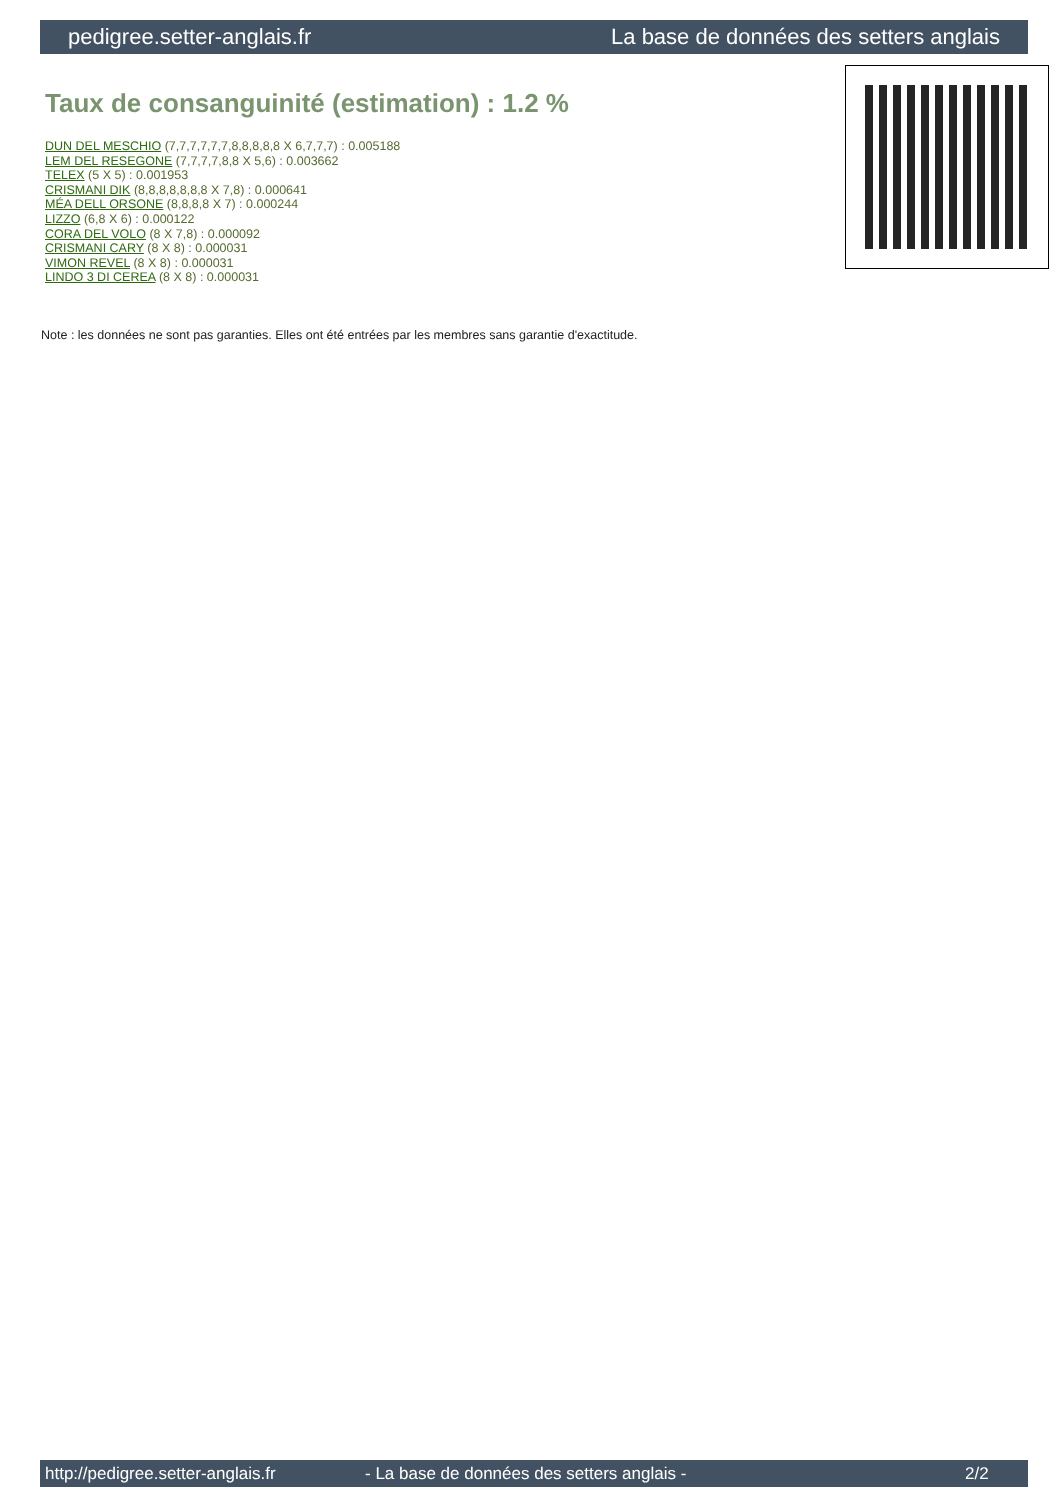pedigree.setter-anglais.fr La base de données des setters anglais
Taux de consanguinité (estimation) : 1.2 %
DUN DEL MESCHIO (7,7,7,7,7,7,8,8,8,8,8 X 6,7,7,7) : 0.005188
LEM DEL RESEGONE (7,7,7,7,8,8 X 5,6) : 0.003662
TELEX (5 X 5) : 0.001953
CRISMANI DIK (8,8,8,8,8,8,8 X 7,8) : 0.000641
MÉA DELL ORSONE (8,8,8,8 X 7) : 0.000244
LIZZO (6,8 X 6) : 0.000122
CORA DEL VOLO (8 X 7,8) : 0.000092
CRISMANI CARY (8 X 8) : 0.000031
VIMON REVEL (8 X 8) : 0.000031
LINDO 3 DI CEREA (8 X 8) : 0.000031
Note : les données ne sont pas garanties. Elles ont été entrées par les membres sans garantie d'exactitude.
http://pedigree.setter-anglais.fr - La base de données des setters anglais - 2/2